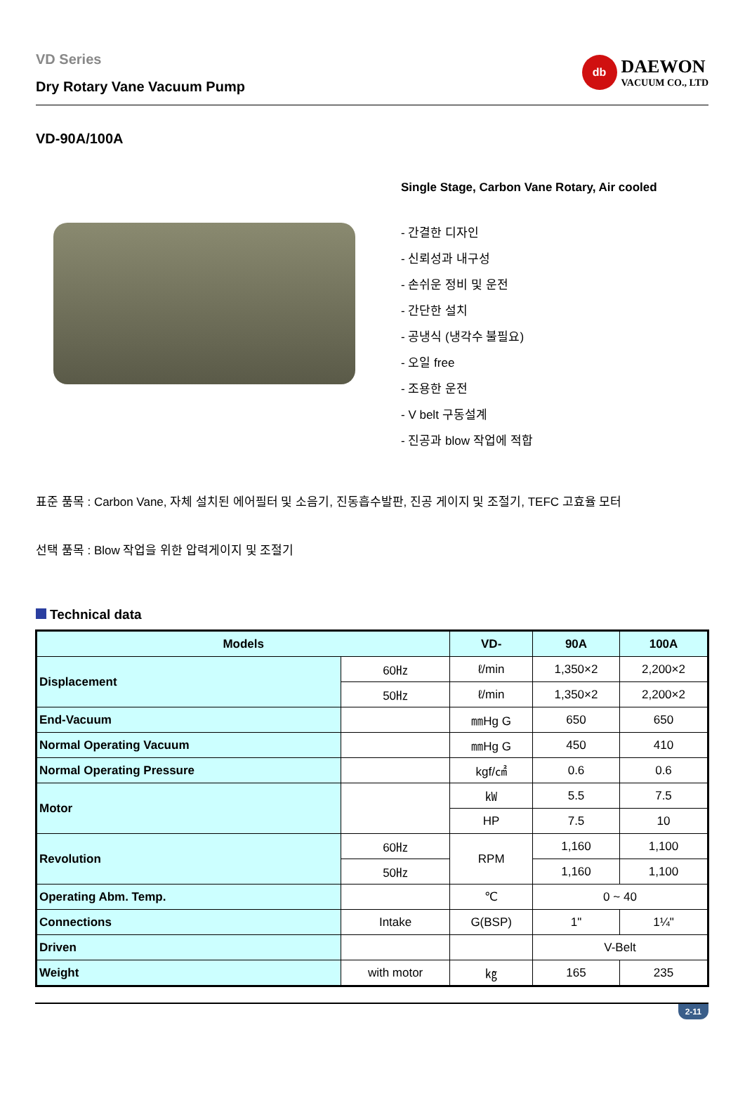VD Series
Dry Rotary Vane Vacuum Pump
db
DAEWON
VACUUM CO., LTD
VD-90A/100A
Single Stage, Carbon Vane Rotary, Air cooled
- 간결한 디자인
- 신뢰성과 내구성
- 손쉬운 정비 및 운전
- 간단한 설치
- 공냉식 (냉각수 불필요)
- 오일 free
- 조용한 운전
- V belt 구동설계
- 진공과 blow 작업에 적합
표준 품목 : Carbon Vane, 자체 설치된 에어필터 및 소음기, 진동흡수발판, 진공 게이지 및 조절기, TEFC 고효율 모터
선택 품목 : Blow 작업을 위한 압력게이지 및 조절기
Technical data
| Models | | VD- | 90A | 100A |
| --- | --- | --- | --- | --- |
| Displacement | 60㎐ | ℓ/min | 1,350×2 | 2,200×2 |
| | 50㎐ | ℓ/min | 1,350×2 | 2,200×2 |
| End-Vacuum | | ㎜Hg G | 650 | 650 |
| Normal Operating Vacuum | | ㎜Hg G | 450 | 410 |
| Normal Operating Pressure | | kgf/㎠ | 0.6 | 0.6 |
| Motor | | ㎾ | 5.5 | 7.5 |
| | | HP | 7.5 | 10 |
| Revolution | 60㎐ | RPM | 1,160 | 1,100 |
| | 50㎐ | | 1,160 | 1,100 |
| Operating Abm. Temp. | | ℃ | 0 ~ 40 | |
| Connections | Intake | G(BSP) | 1" | 1¼" |
| Driven | | | V-Belt | |
| Weight | with motor | ㎏ | 165 | 235 |
2-11